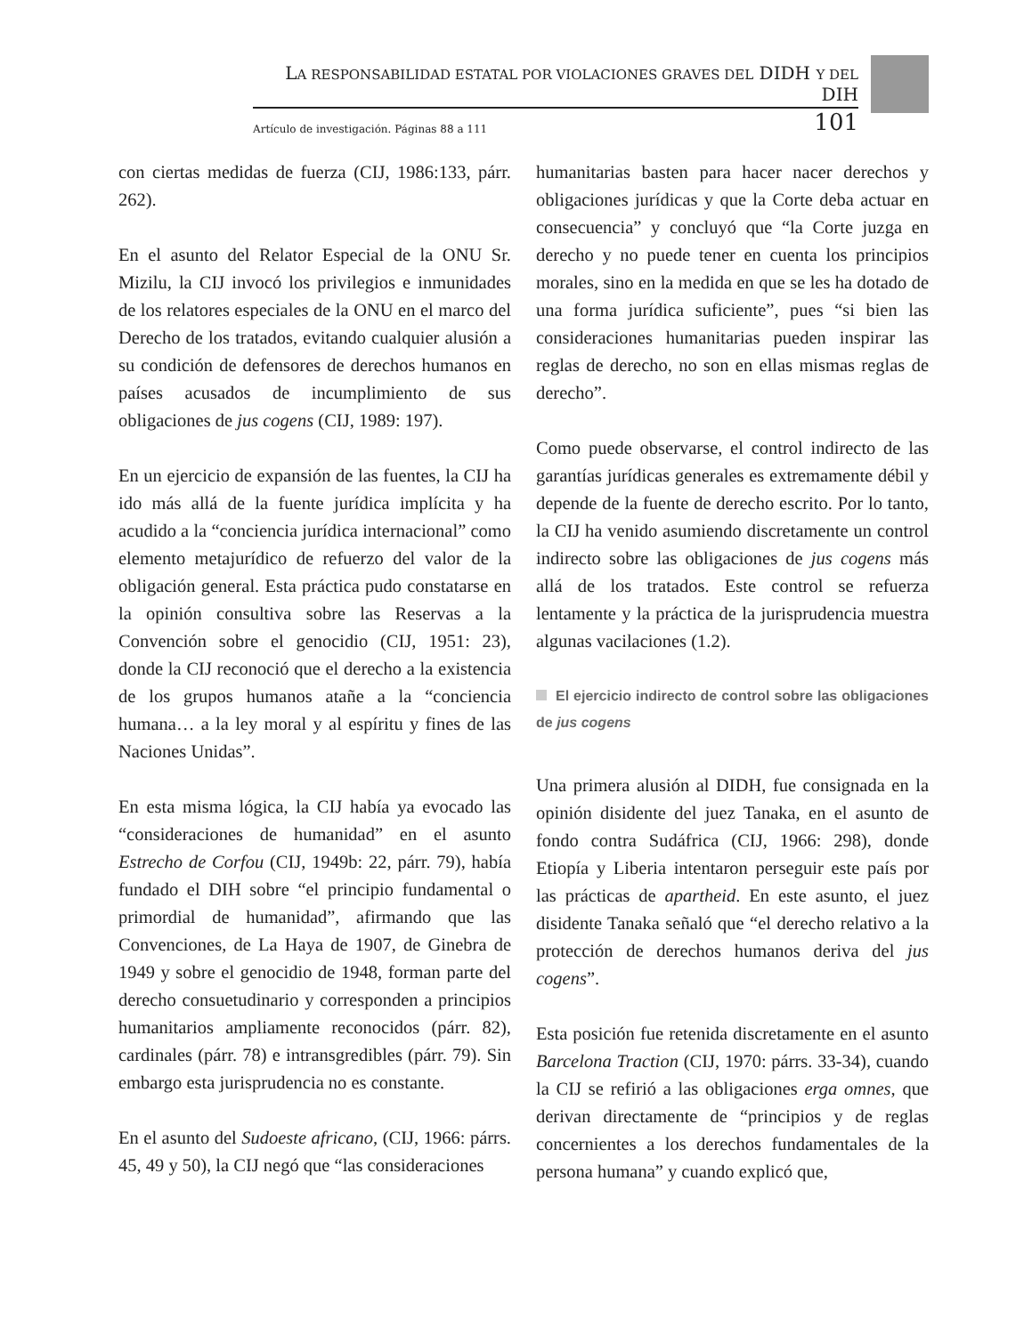LA RESPONSABILIDAD ESTATAL POR VIOLACIONES GRAVES DEL DIDH Y DEL DIH
Artículo de investigación. Páginas 88 a 111 101
con ciertas medidas de fuerza (CIJ, 1986:133, párr. 262).
En el asunto del Relator Especial de la ONU Sr. Mizilu, la CIJ invocó los privilegios e inmunidades de los relatores especiales de la ONU en el marco del Derecho de los tratados, evitando cualquier alusión a su condición de defensores de derechos humanos en países acusados de incumplimiento de sus obligaciones de jus cogens (CIJ, 1989: 197).
En un ejercicio de expansión de las fuentes, la CIJ ha ido más allá de la fuente jurídica implícita y ha acudido a la “conciencia jurídica internacional” como elemento metajurídico de refuerzo del valor de la obligación general. Esta práctica pudo constatarse en la opinión consultiva sobre las Reservas a la Convención sobre el genocidio (CIJ, 1951: 23), donde la CIJ reconoció que el derecho a la existencia de los grupos humanos atañe a la “conciencia humana… a la ley moral y al espíritu y fines de las Naciones Unidas”.
En esta misma lógica, la CIJ había ya evocado las “consideraciones de humanidad” en el asunto Estrecho de Corfou (CIJ, 1949b: 22, párr. 79), había fundado el DIH sobre “el principio fundamental o primordial de humanidad”, afirmando que las Convenciones, de La Haya de 1907, de Ginebra de 1949 y sobre el genocidio de 1948, forman parte del derecho consuetudinario y corresponden a principios humanitarios ampliamente reconocidos (párr. 82), cardinales (párr. 78) e intransgredibles (párr. 79). Sin embargo esta jurisprudencia no es constante.
En el asunto del Sudoeste africano, (CIJ, 1966: párrs. 45, 49 y 50), la CIJ negó que “las consideraciones
humanitarias basten para hacer nacer derechos y obligaciones jurídicas y que la Corte deba actuar en consecuencia” y concluyó que “la Corte juzga en derecho y no puede tener en cuenta los principios morales, sino en la medida en que se les ha dotado de una forma jurídica suficiente”, pues “si bien las consideraciones humanitarias pueden inspirar las reglas de derecho, no son en ellas mismas reglas de derecho”.
Como puede observarse, el control indirecto de las garantías jurídicas generales es extremamente débil y depende de la fuente de derecho escrito. Por lo tanto, la CIJ ha venido asumiendo discretamente un control indirecto sobre las obligaciones de jus cogens más allá de los tratados. Este control se refuerza lentamente y la práctica de la jurisprudencia muestra algunas vacilaciones (1.2).
El ejercicio indirecto de control sobre las obligaciones de jus cogens
Una primera alusión al DIDH, fue consignada en la opinión disidente del juez Tanaka, en el asunto de fondo contra Sudáfrica (CIJ, 1966: 298), donde Etiopía y Liberia intentaron perseguir este país por las prácticas de apartheid. En este asunto, el juez disidente Tanaka señaló que “el derecho relativo a la protección de derechos humanos deriva del jus cogens”.
Esta posición fue retenida discretamente en el asunto Barcelona Traction (CIJ, 1970: párrs. 33-34), cuando la CIJ se refirió a las obligaciones erga omnes, que derivan directamente de “principios y de reglas concernientes a los derechos fundamentales de la persona humana” y cuando explicó que,